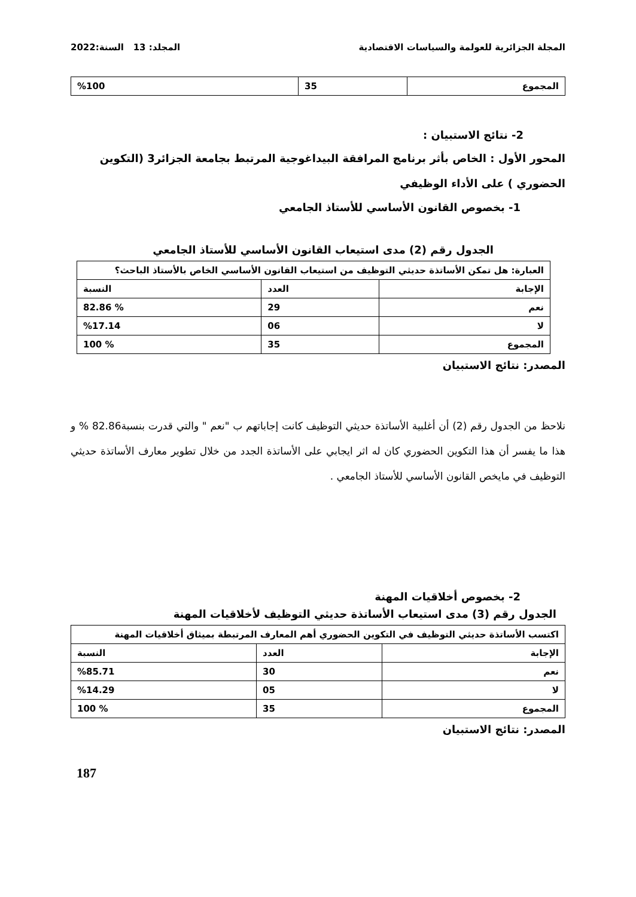المجلة الجزائرية للعولمة والسياسات الاقتصادية المجلد: 13 السنة:2022
| المجموع | 35 | %100 |
2- نتائج الاستبيان :
المحور الأول : الخاص بأثر برنامج المرافقة البيداغوجية المرتبط بجامعة الجزائر3 (التكوين الحضوري ) على الأداء الوظيفي
1- بخصوص القانون الأساسي للأستاذ الجامعي
الجدول رقم (2) مدى استيعاب القانون الأساسي للأستاذ الجامعي
| العبارة: هل تمكن الأساتذة حديثي التوظيف من استيعاب القانون الأساسي الخاص بالأستاذ الباحث؟ | | |
| الإجابة | العدد | النسبة |
| نعم | 29 | % 82.86 |
| لا | 06 | %17.14 |
| المجموع | 35 | % 100 |
المصدر: نتائج الاستبيان
نلاحظ من الجدول رقم (2) أن أغلبية الأساتذة حديثي التوظيف كانت إجاباتهم ب "نعم " والتي قدرت بنسبة82.86 % و هذا ما يفسر أن هذا التكوين الحضوري كان له اثر ايجابي على الأساتذة الجدد من خلال تطوير معارف الأساتذة حديثي التوظيف في مايخص القانون الأساسي للأستاذ الجامعي .
2- بخصوص أخلاقيات المهنة
الجدول رقم (3) مدى استيعاب الأساتذة حديثي التوظيف لأخلاقيات المهنة
| اكتسب الأساتذة حديثي التوظيف في التكوين الحضوري أهم المعارف المرتبطة بميثاق أخلاقيات المهنة | | |
| الإجابة | العدد | النسبة |
| نعم | 30 | %85.71 |
| لا | 05 | %14.29 |
| المجموع | 35 | % 100 |
المصدر: نتائج الاستبيان
187